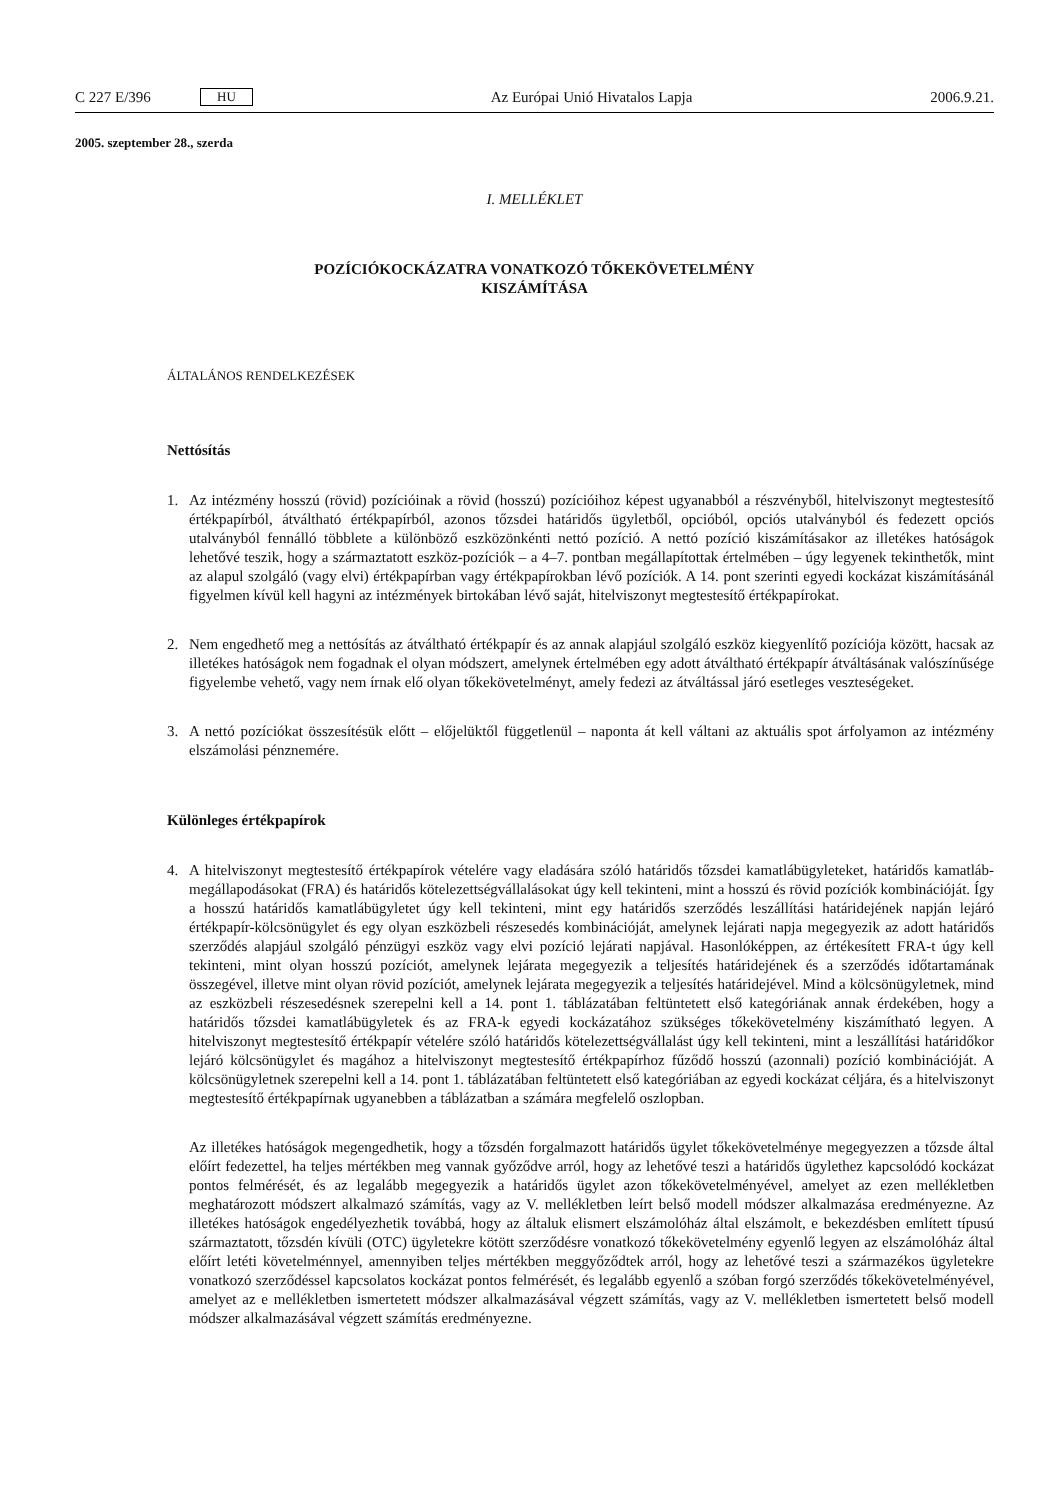C 227 E/396 HU Az Európai Unió Hivatalos Lapja 2006.9.21.
2005. szeptember 28., szerda
I. MELLÉKLET
POZÍCIÓKOCKÁZATRA VONATKOZÓ TŐKEKÖVETELMÉNY
KISZÁMÍTÁSA
ÁLTALÁNOS RENDELKEZÉSEK
Nettósítás
1. Az intézmény hosszú (rövid) pozícióinak a rövid (hosszú) pozícióihoz képest ugyanabból a részvényből, hitelviszonyt megtestesítő értékpapírból, átváltható értékpapírból, azonos tőzsdei határidős ügyletből, opcióból, opciós utalványból és fedezett opciós utalványból fennálló többlete a különböző eszközönkénti nettó pozíció. A nettó pozíció kiszámításakor az illetékes hatóságok lehetővé teszik, hogy a származtatott eszköz-pozíciók – a 4–7. pontban megállapítottak értelmében – úgy legyenek tekinthetők, mint az alapul szolgáló (vagy elvi) értékpapírban vagy értékpapírokban lévő pozíciók. A 14. pont szerinti egyedi kockázat kiszámításánál figyelmen kívül kell hagyni az intézmények birtokában lévő saját, hitelviszonyt megtestesítő értékpapírokat.
2. Nem engedhető meg a nettósítás az átváltható értékpapír és az annak alapjául szolgáló eszköz kiegyenlítő pozíciója között, hacsak az illetékes hatóságok nem fogadnak el olyan módszert, amelynek értelmében egy adott átváltható értékpapír átváltásának valószínűsége figyelembe vehető, vagy nem írnak elő olyan tőkekövetelményt, amely fedezi az átváltással járó esetleges veszteségeket.
3. A nettó pozíciókat összesítésük előtt – előjelüktől függetlenül – naponta át kell váltani az aktuális spot árfolyamon az intézmény elszámolási pénznemére.
Különleges értékpapírok
4. A hitelviszonyt megtestesítő értékpapírok vételére vagy eladására szóló határidős tőzsdei kamatlábügyleteket, határidős kamatláb-megállapodásokat (FRA) és határidős kötelezettségvállalásokat úgy kell tekinteni, mint a hosszú és rövid pozíciók kombinációját. Így a hosszú határidős kamatlábügyletet úgy kell tekinteni, mint egy határidős szerződés leszállítási határidejének napján lejáró értékpapír-kölcsönügylet és egy olyan eszközbeli részesedés kombinációját, amelynek lejárati napja megegyezik az adott határidős szerződés alapjául szolgáló pénzügyi eszköz vagy elvi pozíció lejárati napjával. Hasonlóképpen, az értékesített FRA-t úgy kell tekinteni, mint olyan hosszú pozíciót, amelynek lejárata megegyezik a teljesítés határidejének és a szerződés időtartamának összegével, illetve mint olyan rövid pozíciót, amelynek lejárata megegyezik a teljesítés határidejével. Mind a kölcsönügyletnek, mind az eszközbeli részesedésnek szerepelni kell a 14. pont 1. táblázatában feltüntetett első kategóriának annak érdekében, hogy a határidős tőzsdei kamatlábügyletek és az FRA-k egyedi kockázatához szükséges tőkekövetelmény kiszámítható legyen. A hitelviszonyt megtestesítő értékpapír vételére szóló határidős kötelezettségvállalást úgy kell tekinteni, mint a leszállítási határidőkor lejáró kölcsönügylet és magához a hitelviszonyt megtestesítő értékpapírhoz fűződő hosszú (azonnali) pozíció kombinációját. A kölcsönügyletnek szerepelni kell a 14. pont 1. táblázatában feltüntetett első kategóriában az egyedi kockázat céljára, és a hitelviszonyt megtestesítő értékpapírnak ugyanebben a táblázatban a számára megfelelő oszlopban.
Az illetékes hatóságok megengedhetik, hogy a tőzsdén forgalmazott határidős ügylet tőkekövetelménye megegyezzen a tőzsde által előírt fedezettel, ha teljes mértékben meg vannak győződve arról, hogy az lehetővé teszi a határidős ügylethez kapcsolódó kockázat pontos felmérését, és az legalább megegyezik a határidős ügylet azon tőkekövetelményével, amelyet az ezen mellékletben meghatározott módszert alkalmazó számítás, vagy az V. mellékletben leírt belső modell módszer alkalmazása eredményezne. Az illetékes hatóságok engedélyezhetik továbbá, hogy az általuk elismert elszámolóház által elszámolt, e bekezdésben említett típusú származtatott, tőzsdén kívüli (OTC) ügyletekre kötött szerződésre vonatkozó tőkekövetelmény egyenlő legyen az elszámolóház által előírt letéti követelménnyel, amennyiben teljes mértékben meggyőződtek arról, hogy az lehetővé teszi a származékos ügyletekre vonatkozó szerződéssel kapcsolatos kockázat pontos felmérését, és legalább egyenlő a szóban forgó szerződés tőkekövetelményével, amelyet az e mellékletben ismertetett módszer alkalmazásával végzett számítás, vagy az V. mellékletben ismertetett belső modell módszer alkalmazásával végzett számítás eredményezne.